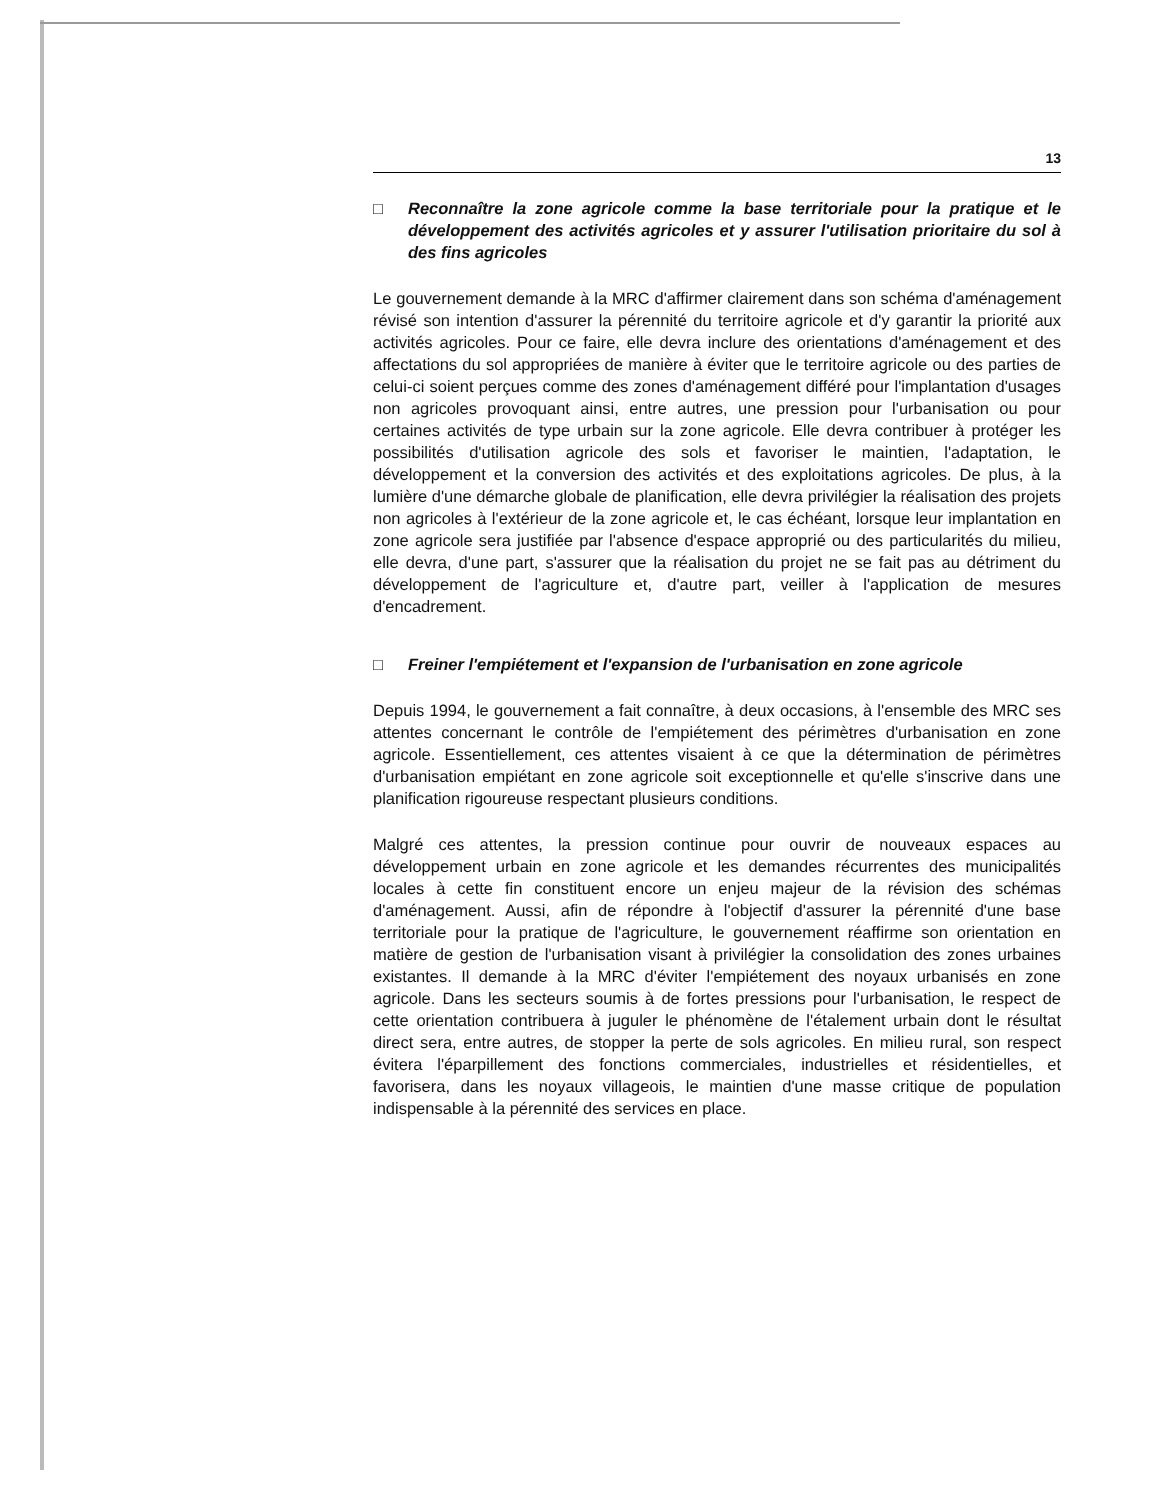13
□ Reconnaître la zone agricole comme la base territoriale pour la pratique et le développement des activités agricoles et y assurer l'utilisation prioritaire du sol à des fins agricoles
Le gouvernement demande à la MRC d'affirmer clairement dans son schéma d'aménagement révisé son intention d'assurer la pérennité du territoire agricole et d'y garantir la priorité aux activités agricoles. Pour ce faire, elle devra inclure des orientations d'aménagement et des affectations du sol appropriées de manière à éviter que le territoire agricole ou des parties de celui-ci soient perçues comme des zones d'aménagement différé pour l'implantation d'usages non agricoles provoquant ainsi, entre autres, une pression pour l'urbanisation ou pour certaines activités de type urbain sur la zone agricole. Elle devra contribuer à protéger les possibilités d'utilisation agricole des sols et favoriser le maintien, l'adaptation, le développement et la conversion des activités et des exploitations agricoles. De plus, à la lumière d'une démarche globale de planification, elle devra privilégier la réalisation des projets non agricoles à l'extérieur de la zone agricole et, le cas échéant, lorsque leur implantation en zone agricole sera justifiée par l'absence d'espace approprié ou des particularités du milieu, elle devra, d'une part, s'assurer que la réalisation du projet ne se fait pas au détriment du développement de l'agriculture et, d'autre part, veiller à l'application de mesures d'encadrement.
□ Freiner l'empiétement et l'expansion de l'urbanisation en zone agricole
Depuis 1994, le gouvernement a fait connaître, à deux occasions, à l'ensemble des MRC ses attentes concernant le contrôle de l'empiétement des périmètres d'urbanisation en zone agricole. Essentiellement, ces attentes visaient à ce que la détermination de périmètres d'urbanisation empiétant en zone agricole soit exceptionnelle et qu'elle s'inscrive dans une planification rigoureuse respectant plusieurs conditions.
Malgré ces attentes, la pression continue pour ouvrir de nouveaux espaces au développement urbain en zone agricole et les demandes récurrentes des municipalités locales à cette fin constituent encore un enjeu majeur de la révision des schémas d'aménagement. Aussi, afin de répondre à l'objectif d'assurer la pérennité d'une base territoriale pour la pratique de l'agriculture, le gouvernement réaffirme son orientation en matière de gestion de l'urbanisation visant à privilégier la consolidation des zones urbaines existantes. Il demande à la MRC d'éviter l'empiétement des noyaux urbanisés en zone agricole. Dans les secteurs soumis à de fortes pressions pour l'urbanisation, le respect de cette orientation contribuera à juguler le phénomène de l'étalement urbain dont le résultat direct sera, entre autres, de stopper la perte de sols agricoles. En milieu rural, son respect évitera l'éparpillement des fonctions commerciales, industrielles et résidentielles, et favorisera, dans les noyaux villageois, le maintien d'une masse critique de population indispensable à la pérennité des services en place.